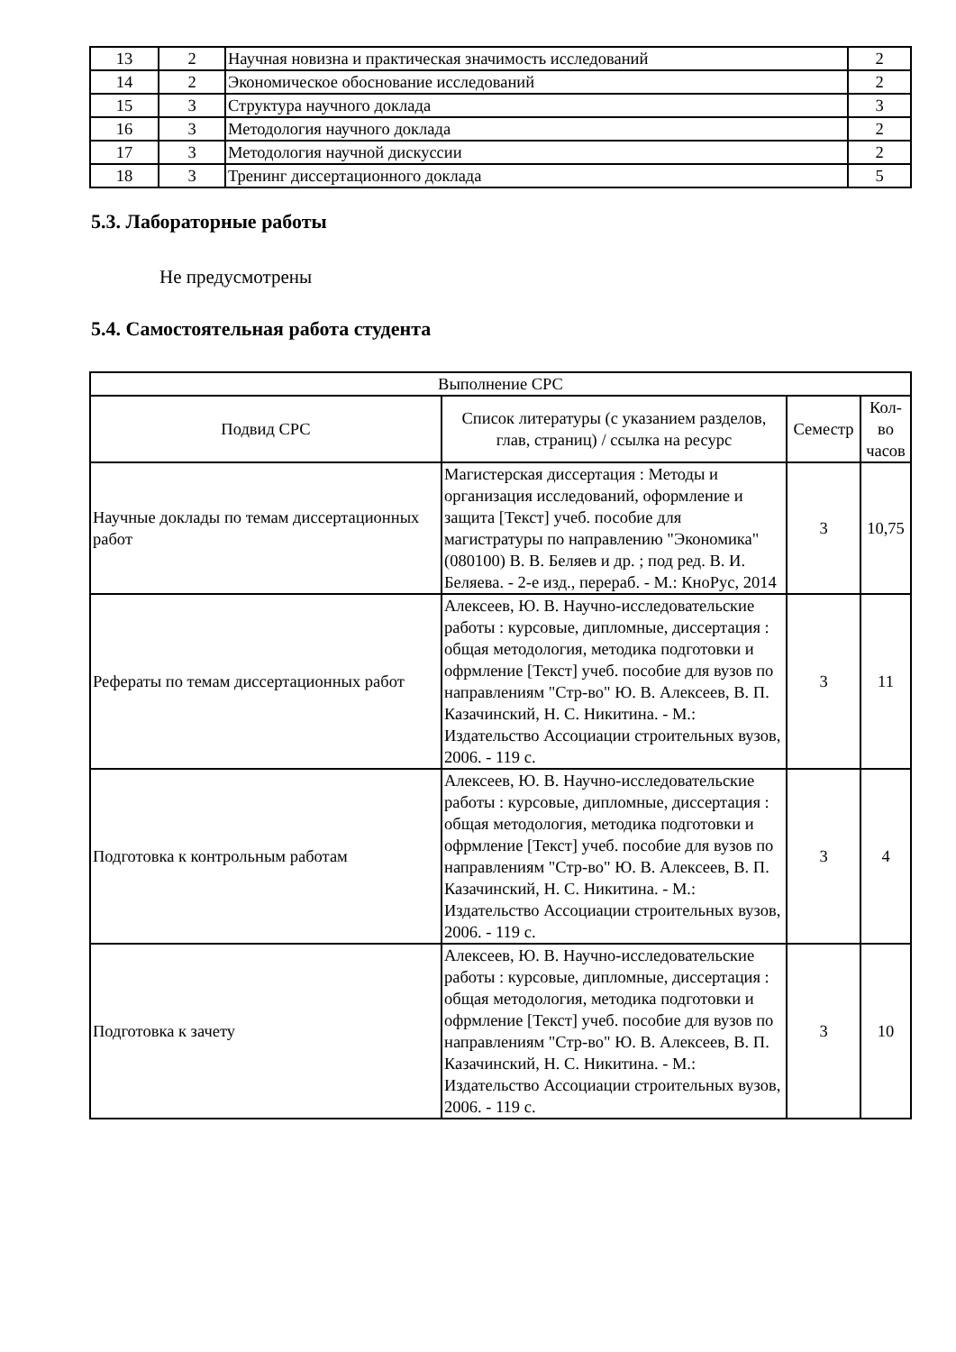| 13 | 2 | Научная новизна и практическая значимость исследований | 2 |
| 14 | 2 | Экономическое обоснование исследований | 2 |
| 15 | 3 | Структура научного доклада | 3 |
| 16 | 3 | Методология научного доклада | 2 |
| 17 | 3 | Методология научной дискуссии | 2 |
| 18 | 3 | Тренинг диссертационного доклада | 5 |
5.3. Лабораторные работы
Не предусмотрены
5.4. Самостоятельная работа студента
| Выполнение СРС | | | |
| --- | --- | --- | --- |
| Подвид СРС | Список литературы (с указанием разделов, глав, страниц) / ссылка на ресурс | Семестр | Кол-во часов |
| Научные доклады по темам диссертационных работ | Магистерская диссертация : Методы и организация исследований, оформление и защита [Текст] учеб. пособие для магистратуры по направлению "Экономика" (080100) В. В. Беляев и др. ; под ред. В. И. Беляева. - 2-е изд., перераб. - М.: КноРус, 2014 | 3 | 10,75 |
| Рефераты по темам диссертационных работ | Алексеев, Ю. В. Научно-исследовательские работы : курсовые, дипломные, диссертация : общая методология, методика подготовки и офрмление [Текст] учеб. пособие для вузов по направлениям "Стр-во" Ю. В. Алексеев, В. П. Казачинский, Н. С. Никитина. - М.: Издательство Ассоциации строительных вузов, 2006. - 119 с. | 3 | 11 |
| Подготовка к контрольным работам | Алексеев, Ю. В. Научно-исследовательские работы : курсовые, дипломные, диссертация : общая методология, методика подготовки и офрмление [Текст] учеб. пособие для вузов по направлениям "Стр-во" Ю. В. Алексеев, В. П. Казачинский, Н. С. Никитина. - М.: Издательство Ассоциации строительных вузов, 2006. - 119 с. | 3 | 4 |
| Подготовка к зачету | Алексеев, Ю. В. Научно-исследовательские работы : курсовые, дипломные, диссертация : общая методология, методика подготовки и офрмление [Текст] учеб. пособие для вузов по направлениям "Стр-во" Ю. В. Алексеев, В. П. Казачинский, Н. С. Никитина. - М.: Издательство Ассоциации строительных вузов, 2006. - 119 с. | 3 | 10 |